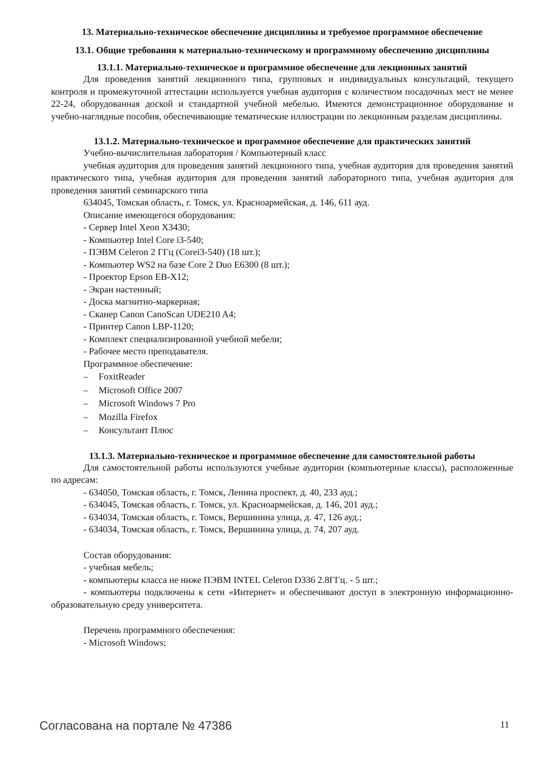13. Материально-техническое обеспечение дисциплины и требуемое программное обеспечение
13.1. Общие требования к материально-техническому и программному обеспечению дисциплины
13.1.1. Материально-техническое и программное обеспечение для лекционных занятий
Для проведения занятий лекционного типа, групповых и индивидуальных консультаций, текущего контроля и промежуточной аттестации используется учебная аудитория с количеством посадочных мест не менее 22-24, оборудованная доской и стандартной учебной мебелью. Имеются демонстрационное оборудование и учебно-наглядные пособия, обеспечивающие тематические иллюстрации по лекционным разделам дисциплины.
13.1.2. Материально-техническое и программное обеспечение для практических занятий
Учебно-вычислительная лаборатория / Компьютерный класс
учебная аудитория для проведения занятий лекционного типа, учебная аудитория для проведения занятий практического типа, учебная аудитория для проведения занятий лабораторного типа, учебная аудитория для проведения занятий семинарского типа
634045, Томская область, г. Томск, ул. Красноармейская, д. 146, 611 ауд.
Описание имеющегося оборудования:
- Сервер Intel Xeon X3430;
- Компьютер Intel Core i3-540;
- ПЭВМ Celeron 2 ГГц (Corei3-540) (18 шт.);
- Компьютер WS2 на базе Core 2 Duo E6300 (8 шт.);
- Проектор Epson EB-X12;
- Экран настенный;
- Доска магнитно-маркерная;
- Сканер Canon CanoScan UDE210 A4;
- Принтер Canon LBP-1120;
- Комплект специализированной учебной мебели;
- Рабочее место преподавателя.
Программное обеспечение:
– FoxitReader
– Microsoft Office 2007
– Microsoft Windows 7 Pro
– Mozilla Firefox
– Консультант Плюс
13.1.3. Материально-техническое и программное обеспечение для самостоятельной работы
Для самостоятельной работы используются учебные аудитории (компьютерные классы), расположенные по адресам:
- 634050, Томская область, г. Томск, Ленина проспект, д. 40, 233 ауд.;
- 634045, Томская область, г. Томск, ул. Красноармейская, д. 146, 201 ауд.;
- 634034, Томская область, г. Томск, Вершинина улица, д. 47, 126 ауд.;
- 634034, Томская область, г. Томск, Вершинина улица, д. 74, 207 ауд.
Состав оборудования:
- учебная мебель;
- компьютеры класса не ниже ПЭВМ INTEL Celeron D336 2.8ГГц. - 5 шт.;
- компьютеры подключены к сети «Интернет» и обеспечивают доступ в электронную информационно-образовательную среду университета.
Перечень программного обеспечения:
- Microsoft Windows;
Согласована на портале № 47386 11